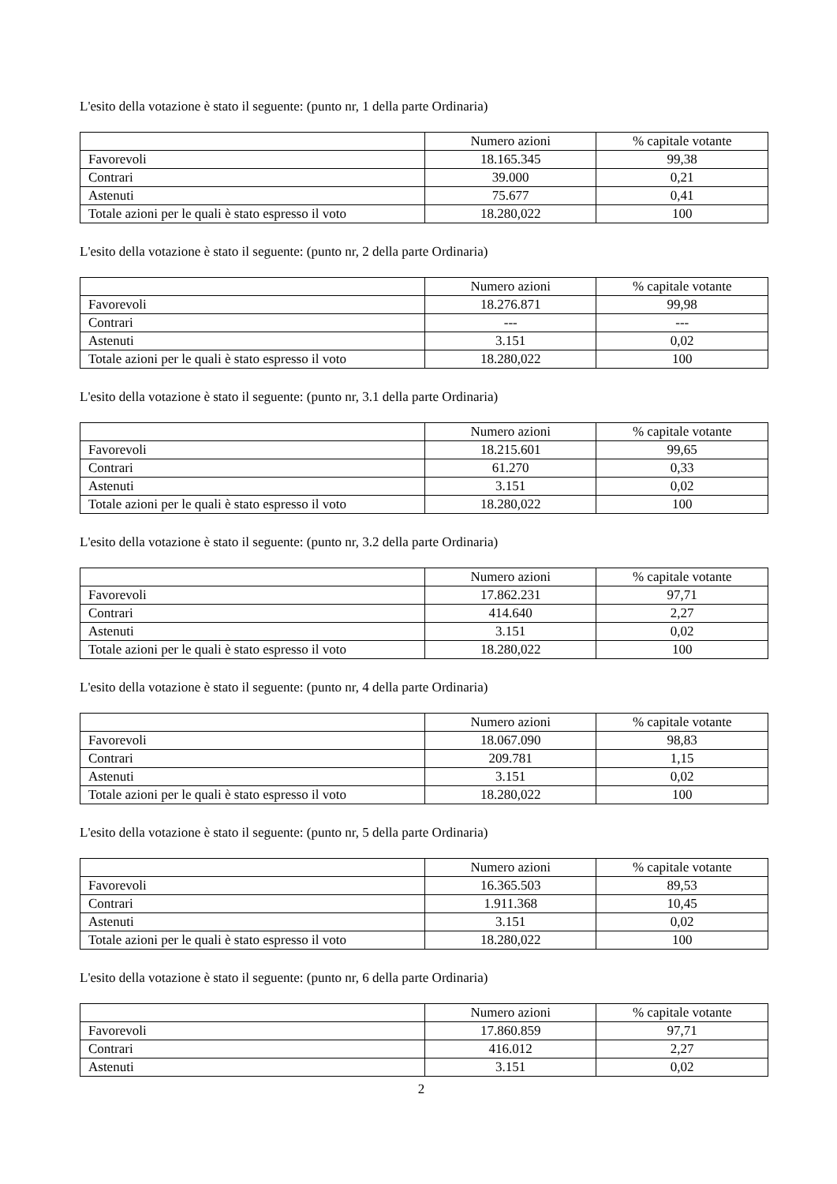L'esito della votazione è stato il seguente: (punto nr, 1 della parte Ordinaria)
| | Numero azioni | % capitale votante |
| Favorevoli | 18.165.345 | 99,38 |
| Contrari | 39.000 | 0,21 |
| Astenuti | 75.677 | 0,41 |
| Totale azioni per le quali è stato espresso il voto | 18.280,022 | 100 |
L'esito della votazione è stato il seguente: (punto nr, 2 della parte Ordinaria)
| | Numero azioni | % capitale votante |
| Favorevoli | 18.276.871 | 99,98 |
| Contrari | --- | --- |
| Astenuti | 3.151 | 0,02 |
| Totale azioni per le quali è stato espresso il voto | 18.280,022 | 100 |
L'esito della votazione è stato il seguente: (punto nr, 3.1 della parte Ordinaria)
| | Numero azioni | % capitale votante |
| Favorevoli | 18.215.601 | 99,65 |
| Contrari | 61.270 | 0,33 |
| Astenuti | 3.151 | 0,02 |
| Totale azioni per le quali è stato espresso il voto | 18.280,022 | 100 |
L'esito della votazione è stato il seguente: (punto nr, 3.2 della parte Ordinaria)
| | Numero azioni | % capitale votante |
| Favorevoli | 17.862.231 | 97,71 |
| Contrari | 414.640 | 2,27 |
| Astenuti | 3.151 | 0,02 |
| Totale azioni per le quali è stato espresso il voto | 18.280,022 | 100 |
L'esito della votazione è stato il seguente: (punto nr, 4 della parte Ordinaria)
| | Numero azioni | % capitale votante |
| Favorevoli | 18.067.090 | 98,83 |
| Contrari | 209.781 | 1,15 |
| Astenuti | 3.151 | 0,02 |
| Totale azioni per le quali è stato espresso il voto | 18.280,022 | 100 |
L'esito della votazione è stato il seguente: (punto nr, 5 della parte Ordinaria)
| | Numero azioni | % capitale votante |
| Favorevoli | 16.365.503 | 89,53 |
| Contrari | 1.911.368 | 10,45 |
| Astenuti | 3.151 | 0,02 |
| Totale azioni per le quali è stato espresso il voto | 18.280,022 | 100 |
L'esito della votazione è stato il seguente: (punto nr, 6 della parte Ordinaria)
| | Numero azioni | % capitale votante |
| Favorevoli | 17.860.859 | 97,71 |
| Contrari | 416.012 | 2,27 |
| Astenuti | 3.151 | 0,02 |
2